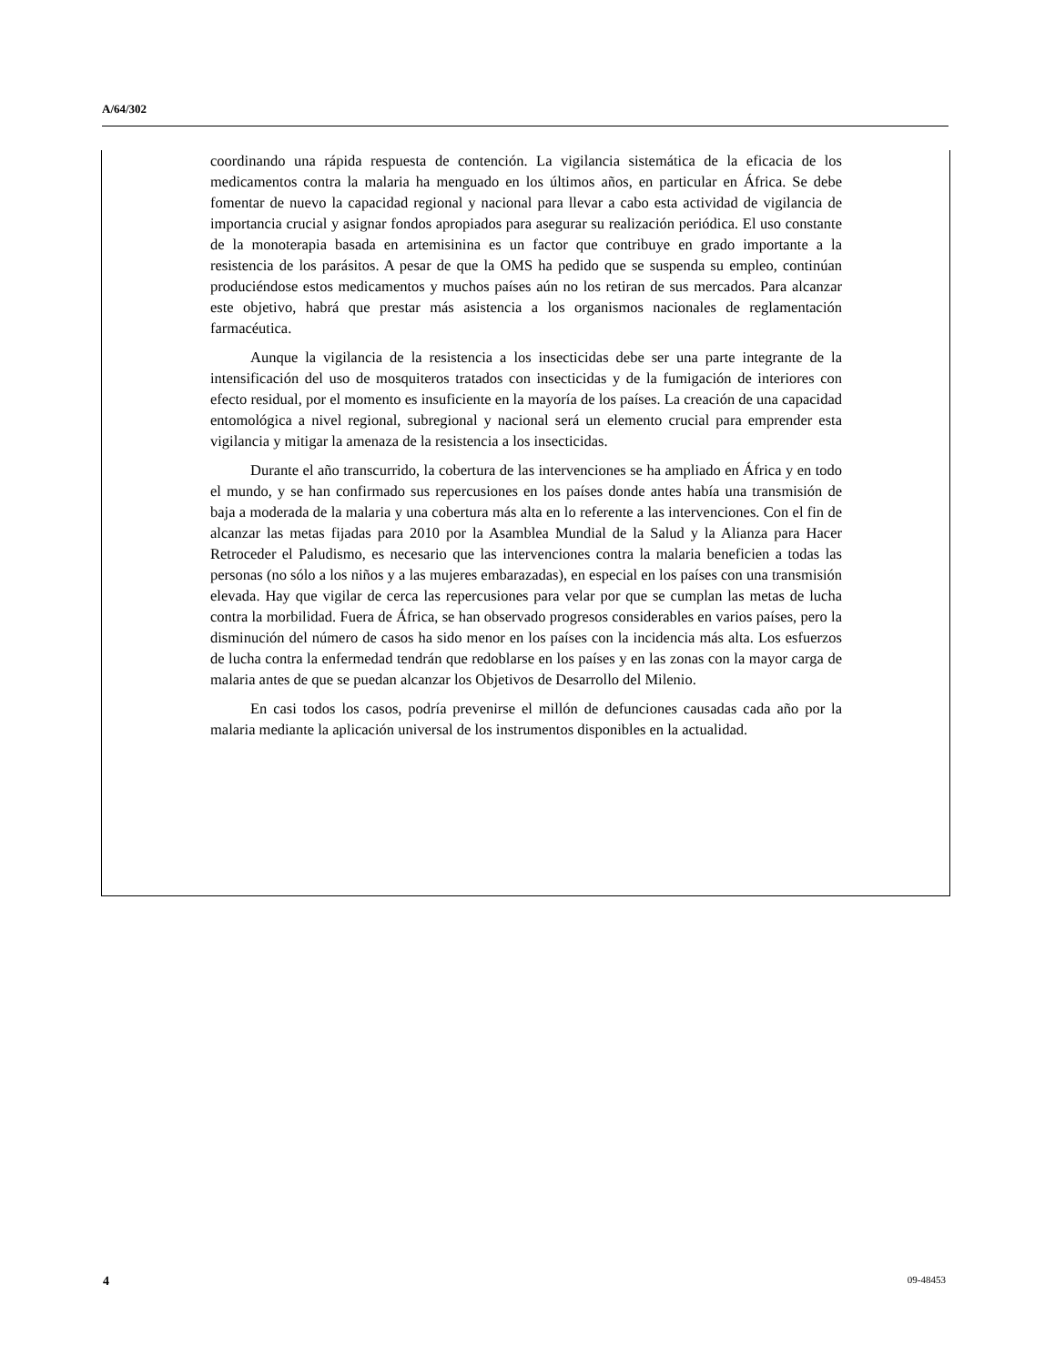A/64/302
coordinando una rápida respuesta de contención. La vigilancia sistemática de la eficacia de los medicamentos contra la malaria ha menguado en los últimos años, en particular en África. Se debe fomentar de nuevo la capacidad regional y nacional para llevar a cabo esta actividad de vigilancia de importancia crucial y asignar fondos apropiados para asegurar su realización periódica. El uso constante de la monoterapia basada en artemisinina es un factor que contribuye en grado importante a la resistencia de los parásitos. A pesar de que la OMS ha pedido que se suspenda su empleo, continúan produciéndose estos medicamentos y muchos países aún no los retiran de sus mercados. Para alcanzar este objetivo, habrá que prestar más asistencia a los organismos nacionales de reglamentación farmacéutica.
Aunque la vigilancia de la resistencia a los insecticidas debe ser una parte integrante de la intensificación del uso de mosquiteros tratados con insecticidas y de la fumigación de interiores con efecto residual, por el momento es insuficiente en la mayoría de los países. La creación de una capacidad entomológica a nivel regional, subregional y nacional será un elemento crucial para emprender esta vigilancia y mitigar la amenaza de la resistencia a los insecticidas.
Durante el año transcurrido, la cobertura de las intervenciones se ha ampliado en África y en todo el mundo, y se han confirmado sus repercusiones en los países donde antes había una transmisión de baja a moderada de la malaria y una cobertura más alta en lo referente a las intervenciones. Con el fin de alcanzar las metas fijadas para 2010 por la Asamblea Mundial de la Salud y la Alianza para Hacer Retroceder el Paludismo, es necesario que las intervenciones contra la malaria beneficien a todas las personas (no sólo a los niños y a las mujeres embarazadas), en especial en los países con una transmisión elevada. Hay que vigilar de cerca las repercusiones para velar por que se cumplan las metas de lucha contra la morbilidad. Fuera de África, se han observado progresos considerables en varios países, pero la disminución del número de casos ha sido menor en los países con la incidencia más alta. Los esfuerzos de lucha contra la enfermedad tendrán que redoblarse en los países y en las zonas con la mayor carga de malaria antes de que se puedan alcanzar los Objetivos de Desarrollo del Milenio.
En casi todos los casos, podría prevenirse el millón de defunciones causadas cada año por la malaria mediante la aplicación universal de los instrumentos disponibles en la actualidad.
4 09-48453